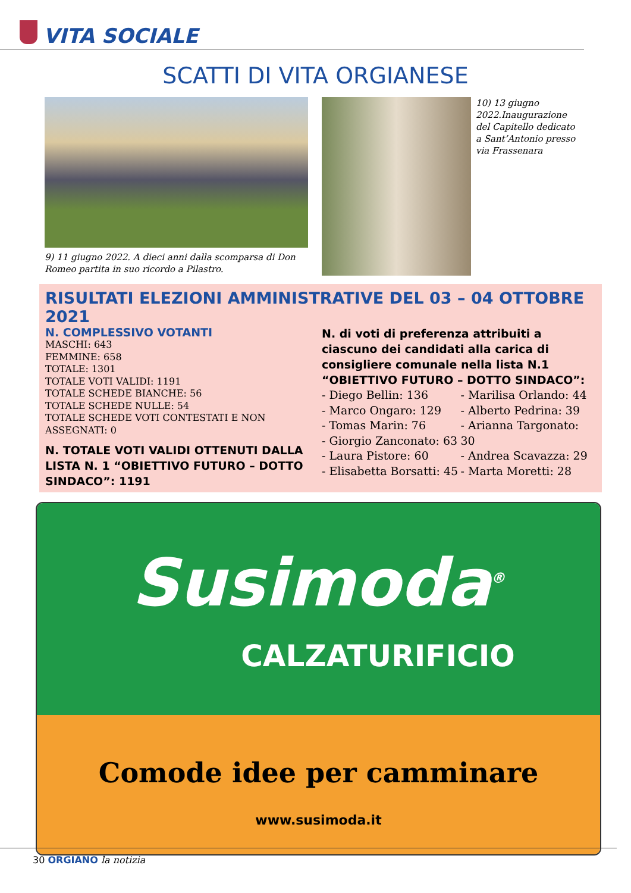VITA SOCIALE
SCATTI DI VITA ORGIANESE
9) 11 giugno 2022. A dieci anni dalla scomparsa di Don Romeo partita in suo ricordo a Pilastro.
10) 13 giugno 2022.Inaugurazione del Capitello dedicato a Sant’Antonio presso via Frassenara
RISULTATI ELEZIONI AMMINISTRATIVE DEL 03 – 04 OTTOBRE 2021
N. COMPLESSIVO VOTANTI
MASCHI: 643
FEMMINE: 658
TOTALE: 1301
TOTALE VOTI VALIDI: 1191
TOTALE SCHEDE BIANCHE: 56
TOTALE SCHEDE NULLE: 54
TOTALE SCHEDE VOTI CONTESTATI E NON ASSEGNATI: 0
N. TOTALE VOTI VALIDI OTTENUTI DALLA LISTA N. 1 “OBIETTIVO FUTURO – DOTTO SINDACO”: 1191
N. di voti di preferenza attribuiti a ciascuno dei candidati alla carica di consigliere comunale nella lista N.1 “OBIETTIVO FUTURO – DOTTO SINDACO”:
- Diego Bellin: 136
- Marco Ongaro: 129
- Tomas Marin: 76
- Giorgio Zanconato: 63
- Laura Pistore: 60
- Elisabetta Borsatti: 45
- Marilisa Orlando: 44
- Alberto Pedrina: 39
- Arianna Targonato: 30
- Andrea Scavazza: 29
- Marta Moretti: 28
Susimoda<sup>®</sup>
CALZATURIFICIO
Comode idee per camminare
www.susimoda.it
30 ORGIANO la notizia